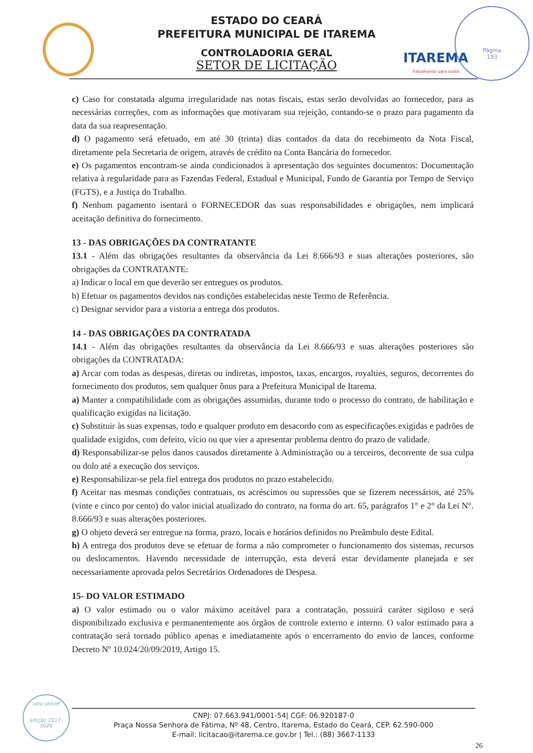ITAREMA
Trabalhando para todos
Página
193
ESTADO DO CEARÁ
PREFEITURA MUNICIPAL DE ITAREMA
CONTROLADORIA GERAL
SETOR DE LICITAÇÃO
c) Caso for constatada alguma irregularidade nas notas fiscais, estas serão devolvidas ao fornecedor, para as necessárias correções, com as informações que motivaram sua rejeição, contando-se o prazo para pagamento da data da sua reapresentação.
d) O pagamento será efetuado, em até 30 (trinta) dias contados da data do recebimento da Nota Fiscal, diretamente pela Secretaria de origem, através de crédito na Conta Bancária do fornecedor.
e) Os pagamentos encontram-se ainda condicionados à apresentação dos seguintes documentos: Documentação relativa à regularidade para as Fazendas Federal, Estadual e Municipal, Fundo de Garantia por Tempo de Serviço (FGTS), e a Justiça do Trabalho.
f) Nenhum pagamento isentará o FORNECEDOR das suas responsabilidades e obrigações, nem implicará aceitação definitiva do fornecimento.
13 - DAS OBRIGAÇÕES DA CONTRATANTE
13.1 - Além das obrigações resultantes da observância da Lei 8.666/93 e suas alterações posteriores, são obrigações da CONTRATANTE:
a) Indicar o local em que deverão ser entregues os produtos.
b) Efetuar os pagamentos devidos nas condições estabelecidas neste Termo de Referência.
c) Designar servidor para a vistoria a entrega dos produtos.
14 - DAS OBRIGAÇÕES DA CONTRATADA
14.1 - Além das obrigações resultantes da observância da Lei 8.666/93 e suas alterações posteriores são obrigações da CONTRATADA:
a) Arcar com todas as despesas, diretas ou indiretas, impostos, taxas, encargos, royalties, seguros, decorrentes do fornecimento dos produtos, sem qualquer ônus para a Prefeitura Municipal de Itarema.
a) Manter a compatibilidade com as obrigações assumidas, durante todo o processo do contrato, de habilitação e qualificação exigidas na licitação.
c) Substituir às suas expensas, todo e qualquer produto em desacordo com as especificações exigidas e padrões de qualidade exigidos, com defeito, vício ou que vier a apresentar problema dentro do prazo de validade.
d) Responsabilizar-se pelos danos causados diretamente à Administração ou a terceiros, decorrente de sua culpa ou dolo até a execução dos serviços.
e) Responsabilizar-se pela fiel entrega dos produtos no prazo estabelecido.
f) Aceitar nas mesmas condições contratuais, os acréscimos ou supressões que se fizerem necessários, até 25% (vinte e cinco por cento) do valor inicial atualizado do contrato, na forma do art. 65, parágrafos 1° e 2° da Lei N°. 8.666/93 e suas alterações posteriores.
g) O objeto deverá ser entregue na forma, prazo, locais e horários definidos no Preâmbulo deste Edital.
h) A entrega dos produtos deve se efetuar de forma a não comprometer o funcionamento dos sistemas, recursos ou deslocamentos. Havendo necessidade de interrupção, esta deverá estar devidamente planejada e ser necessariamente aprovada pelos Secretários Ordenadores de Despesa.
15- DO VALOR ESTIMADO
a) O valor estimado ou o valor máximo aceitável para a contratação, possuirá caráter sigiloso e será disponibilizado exclusiva e permanentemente aos órgãos de controle externo e interno. O valor estimado para a contratação será tornado público apenas e imediatamente após o encerramento do envio de lances, conforme Decreto Nº 10.024/20/09/2019, Artigo 15.
selo unicef
edição 2017-2020
CNPJ: 07.663.941/0001-54| CGF: 06.920187-0
Praça Nossa Senhora de Fátima, Nº 48, Centro, Itarema, Estado do Ceará, CEP. 62.590-000
E-mail: licitacao@itarema.ce.gov.br | Tel.: (88) 3667-1133
26